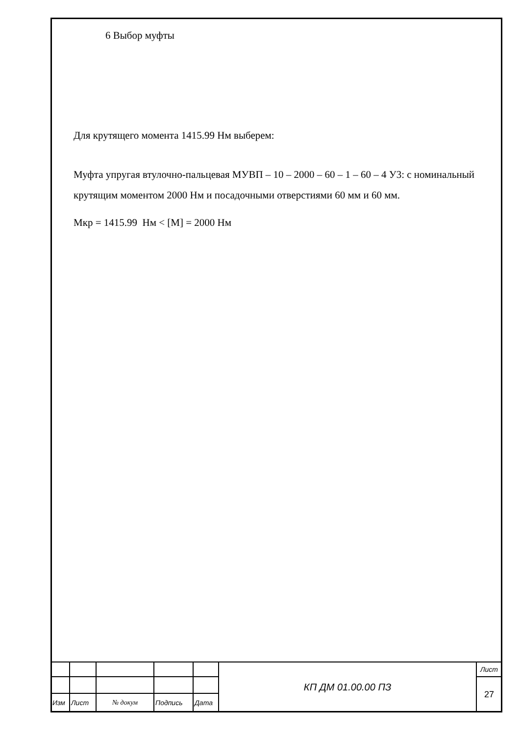6 Выбор муфты
Для крутящего момента 1415.99 Нм выберем:
Муфта упругая втулочно-пальцевая МУВП – 10 – 2000 – 60 – 1 – 60 – 4 У3: с номинальный крутящим моментом 2000 Нм и посадочными отверстиями 60 мм и 60 мм.
Мкр = 1415.99 Нм < [М] = 2000 Нм
| | | | | | КП ДМ 01.00.00 ПЗ | Лист |
| | | | | | | 27 |
| Изм | Лист | № докум | Подпись | Дата | | |